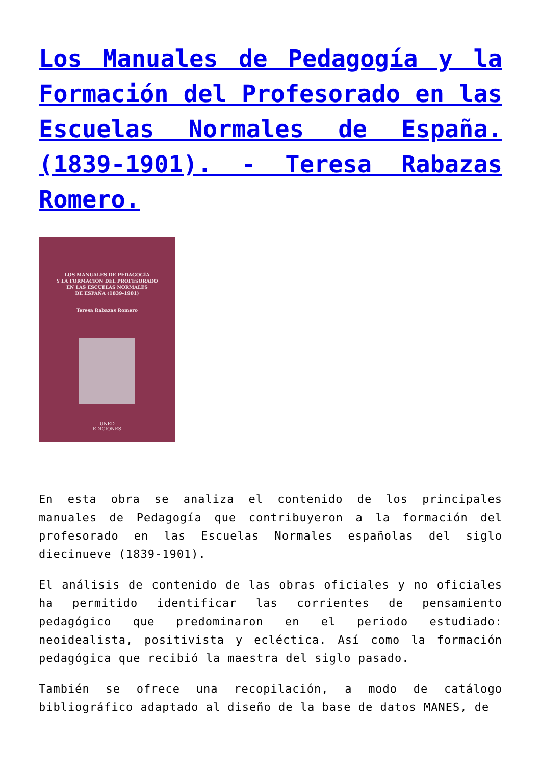Los Manuales de Pedagogía y la Formación del Profesorado en las Escuelas Normales de España. (1839-1901). - Teresa Rabazas Romero.
LOS MANUALES DE PEDAGOGÍA
Y LA FORMACIÓN DEL PROFESORADO
EN LAS ESCUELAS NORMALES
DE ESPAÑA (1839-1901)
Teresa Rabazas Romero
UNED
EDICIONES
En esta obra se analiza el contenido de los principales manuales de Pedagogía que contribuyeron a la formación del profesorado en las Escuelas Normales españolas del siglo diecinueve (1839-1901).
El análisis de contenido de las obras oficiales y no oficiales ha permitido identificar las corrientes de pensamiento pedagógico que predominaron en el periodo estudiado: neoidealista, positivista y ecléctica. Así como la formación pedagógica que recibió la maestra del siglo pasado.
También se ofrece una recopilación, a modo de catálogo bibliográfico adaptado al diseño de la base de datos MANES, de